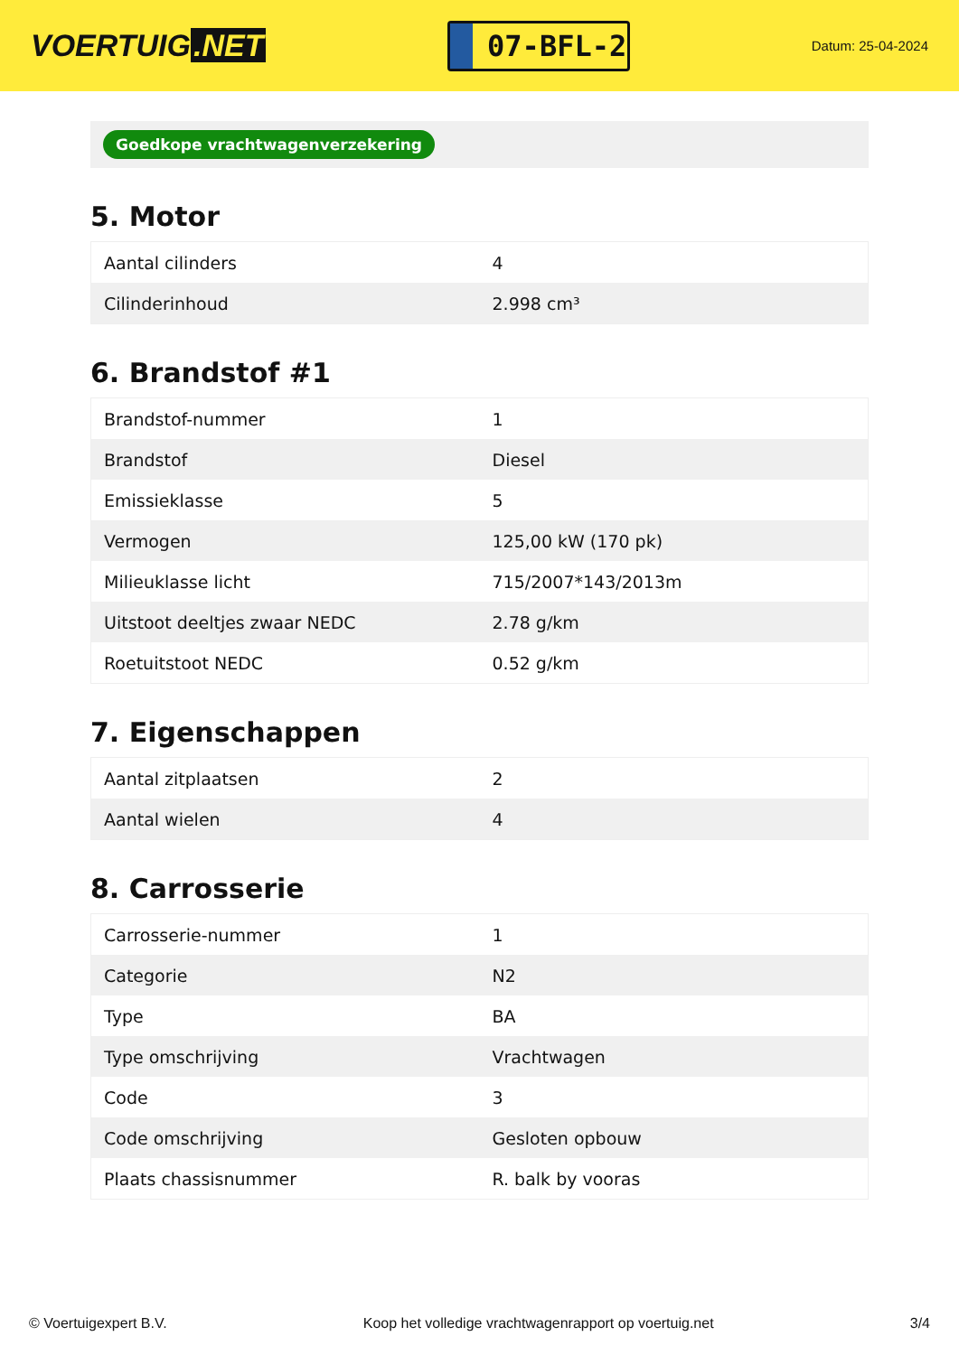VOERTUIG.NET
07-BFL-2
Datum: 25-04-2024
Goedkope vrachtwagenverzekering
5. Motor
| Aantal cilinders | 4 |
| Cilinderinhoud | 2.998 cm³ |
6. Brandstof #1
| Brandstof-nummer | 1 |
| Brandstof | Diesel |
| Emissieklasse | 5 |
| Vermogen | 125,00 kW (170 pk) |
| Milieuklasse licht | 715/2007*143/2013m |
| Uitstoot deeltjes zwaar NEDC | 2.78 g/km |
| Roetuitstoot NEDC | 0.52 g/km |
7. Eigenschappen
| Aantal zitplaatsen | 2 |
| Aantal wielen | 4 |
8. Carrosserie
| Carrosserie-nummer | 1 |
| Categorie | N2 |
| Type | BA |
| Type omschrijving | Vrachtwagen |
| Code | 3 |
| Code omschrijving | Gesloten opbouw |
| Plaats chassisnummer | R. balk by vooras |
© Voertuigexpert B.V. Koop het volledige vrachtwagenrapport op voertuig.net 3/4